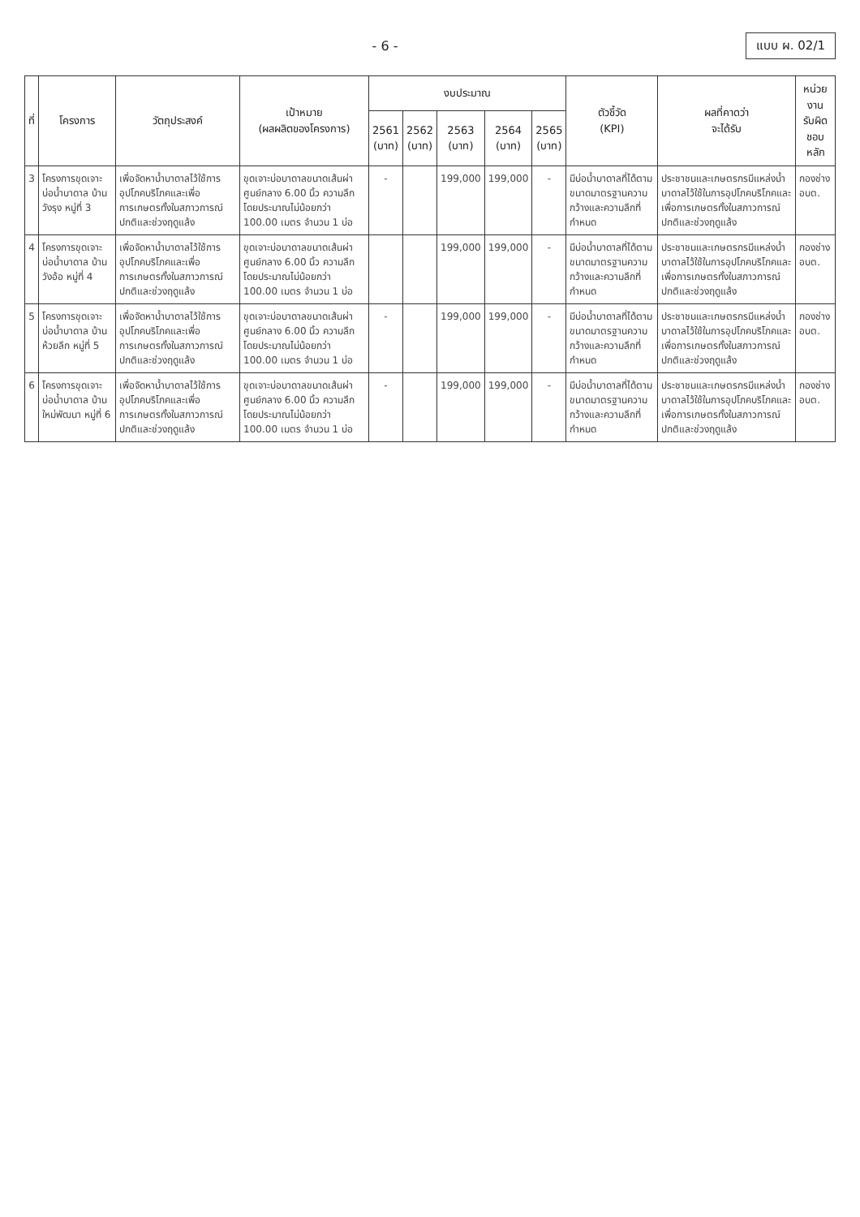- 6 - แบบ ผ. 02/1
| ที่ | โครงการ | วัตถุประสงค์ | เป้าหมาย (ผลผลิตของโครงการ) | งบประมาณ | | | | | ตัวชี้วัด (KPI) | ผลที่คาดว่า จะได้รับ | หน่วยงาน รับผิดชอบหลัก |
| --- | --- | --- | --- | --- | --- | --- | --- | --- | --- | --- | --- |
| | | | | 2561 (บาท) | 2562 (บาท) | 2563 (บาท) | 2564 (บาท) | 2565 (บาท) | | | |
| 3 | โครงการขุดเจาะบ่อน้ำบาดาล บ้านวังรุง หมู่ที่ 3 | เพื่อจัดหาน้ำบาดาลไว้ใช้การอุปโภคบริโภคและเพื่อการเกษตรทั้งในสภาวการณ์ปกติและช่วงฤดูแล้ง | ขุดเจาะบ่อบาดาลขนาดเส้นผ่าศูนย์กลาง 6.00 นิ้ว ความลึกโดยประมาณไม่น้อยกว่า 100.00 เมตร จำนวน 1 บ่อ | - | | 199,000 | 199,000 | - | มีบ่อน้ำบาดาลที่ได้ตามขนาดมาตรฐานความกว้างและความลึกที่กำหนด | ประชาชนและเกษตรกรมีแหล่งน้ำบาดาลไว้ใช้ในการอุปโภคบริโภคและเพื่อการเกษตรทั้งในสภาวการณ์ปกติและช่วงฤดูแล้ง | กองช่าง อบต. |
| 4 | โครงการขุดเจาะบ่อน้ำบาดาล บ้านวังอ้อ หมู่ที่ 4 | เพื่อจัดหาน้ำบาดาลไว้ใช้การอุปโภคบริโภคและเพื่อการเกษตรทั้งในสภาวการณ์ปกติและช่วงฤดูแล้ง | ขุดเจาะบ่อบาดาลขนาดเส้นผ่าศูนย์กลาง 6.00 นิ้ว ความลึกโดยประมาณไม่น้อยกว่า 100.00 เมตร จำนวน 1 บ่อ | | | 199,000 | 199,000 | - | มีบ่อน้ำบาดาลที่ได้ตามขนาดมาตรฐานความกว้างและความลึกที่กำหนด | ประชาชนและเกษตรกรมีแหล่งน้ำบาดาลไว้ใช้ในการอุปโภคบริโภคและเพื่อการเกษตรทั้งในสภาวการณ์ปกติและช่วงฤดูแล้ง | กองช่าง อบต. |
| 5 | โครงการขุดเจาะบ่อน้ำบาดาล บ้านห้วยลึก หมู่ที่ 5 | เพื่อจัดหาน้ำบาดาลไว้ใช้การอุปโภคบริโภคและเพื่อการเกษตรทั้งในสภาวการณ์ปกติและช่วงฤดูแล้ง | ขุดเจาะบ่อบาดาลขนาดเส้นผ่าศูนย์กลาง 6.00 นิ้ว ความลึกโดยประมาณไม่น้อยกว่า 100.00 เมตร จำนวน 1 บ่อ | - | | 199,000 | 199,000 | - | มีบ่อน้ำบาดาลที่ได้ตามขนาดมาตรฐานความกว้างและความลึกที่กำหนด | ประชาชนและเกษตรกรมีแหล่งน้ำบาดาลไว้ใช้ในการอุปโภคบริโภคและเพื่อการเกษตรทั้งในสภาวการณ์ปกติและช่วงฤดูแล้ง | กองช่าง อบต. |
| 6 | โครงการขุดเจาะบ่อน้ำบาดาล บ้านใหม่พัฒนา หมู่ที่ 6 | เพื่อจัดหาน้ำบาดาลไว้ใช้การอุปโภคบริโภคและเพื่อการเกษตรทั้งในสภาวการณ์ปกติและช่วงฤดูแล้ง | ขุดเจาะบ่อบาดาลขนาดเส้นผ่าศูนย์กลาง 6.00 นิ้ว ความลึกโดยประมาณไม่น้อยกว่า 100.00 เมตร จำนวน 1 บ่อ | - | | 199,000 | 199,000 | - | มีบ่อน้ำบาดาลที่ได้ตามขนาดมาตรฐานความกว้างและความลึกที่กำหนด | ประชาชนและเกษตรกรมีแหล่งน้ำบาดาลไว้ใช้ในการอุปโภคบริโภคและเพื่อการเกษตรทั้งในสภาวการณ์ปกติและช่วงฤดูแล้ง | กองช่าง อบต. |